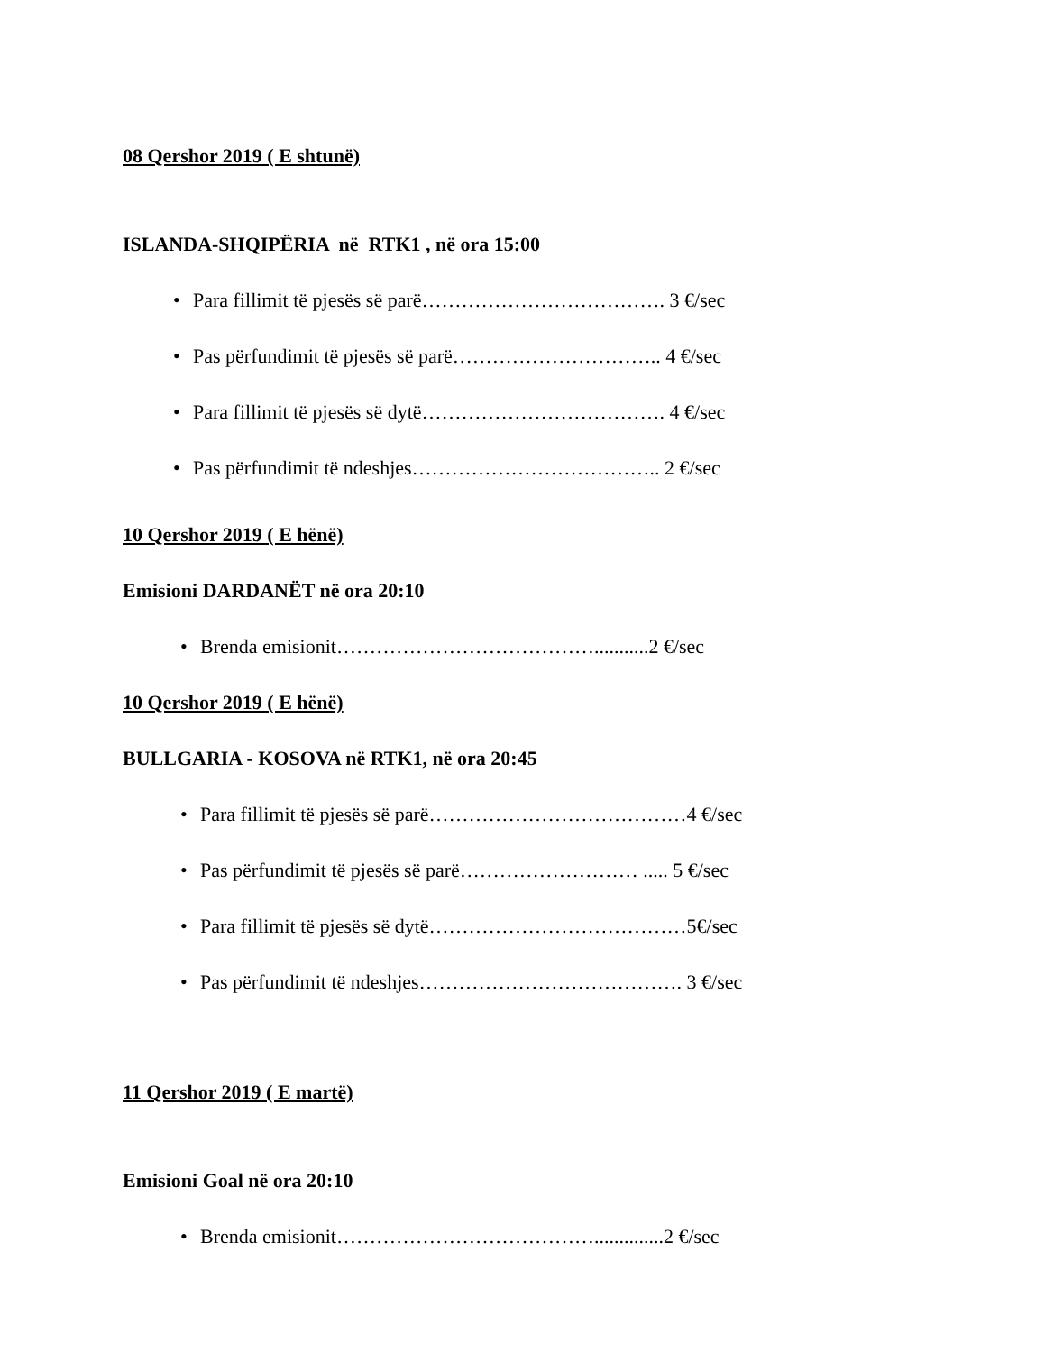08 Qershor 2019 ( E shtunë)
ISLANDA-SHQIPËRIA në RTK1 , në ora 15:00
• Para fillimit të pjesës së parë………………………………. 3 €/sec
• Pas përfundimit të pjesës së parë………………………….. 4 €/sec
• Para fillimit të pjesës së dytë………………………………. 4 €/sec
• Pas përfundimit të ndeshjes……………………………….. 2 €/sec
10 Qershor 2019 ( E hënë)
Emisioni DARDANËT në ora 20:10
• Brenda emisionit…………………………………...........2 €/sec
10 Qershor 2019 ( E hënë)
BULLGARIA - KOSOVA në RTK1, në ora 20:45
• Para fillimit të pjesës së parë…………………………………4 €/sec
• Pas përfundimit të pjesës së parë……………………… ..... 5 €/sec
• Para fillimit të pjesës së dytë…………………………………5€/sec
• Pas përfundimit të ndeshjes…………………………………. 3 €/sec
11 Qershor 2019 ( E martë)
Emisioni Goal në ora 20:10
• Brenda emisionit…………………………………..............2 €/sec